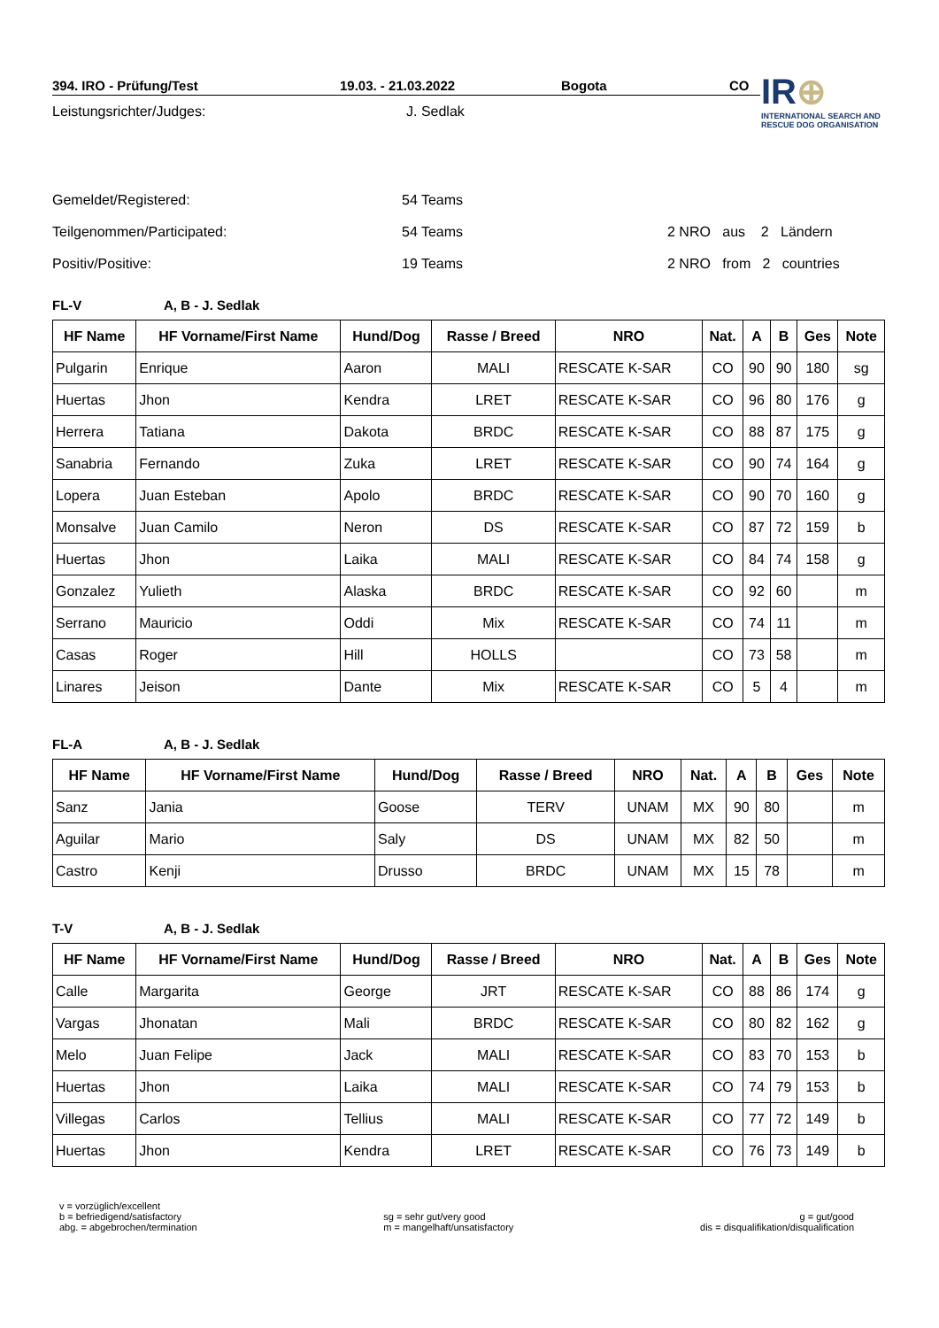IR⊕
INTERNATIONAL SEARCH AND
RESCUE DOG ORGANISATION
394. IRO - Prüfung/Test 19.03. - 21.03.2022 Bogota CO
Leistungsrichter/Judges: J. Sedlak
Gemeldet/Registered: 54 Teams
Teilgenommen/Participated: 54 Teams 2 NRO aus 2 Ländern
Positiv/Positive: 19 Teams 2 NRO from 2 countries
FL-V A, B - J. Sedlak
| HF Name | HF Vorname/First Name | Hund/Dog | Rasse / Breed | NRO | Nat. | A | B | Ges | Note |
| --- | --- | --- | --- | --- | --- | --- | --- | --- | --- |
| Pulgarin | Enrique | Aaron | MALI | RESCATE K-SAR | CO | 90 | 90 | 180 | sg |
| Huertas | Jhon | Kendra | LRET | RESCATE K-SAR | CO | 96 | 80 | 176 | g |
| Herrera | Tatiana | Dakota | BRDC | RESCATE K-SAR | CO | 88 | 87 | 175 | g |
| Sanabria | Fernando | Zuka | LRET | RESCATE K-SAR | CO | 90 | 74 | 164 | g |
| Lopera | Juan Esteban | Apolo | BRDC | RESCATE K-SAR | CO | 90 | 70 | 160 | g |
| Monsalve | Juan Camilo | Neron | DS | RESCATE K-SAR | CO | 87 | 72 | 159 | b |
| Huertas | Jhon | Laika | MALI | RESCATE K-SAR | CO | 84 | 74 | 158 | g |
| Gonzalez | Yulieth | Alaska | BRDC | RESCATE K-SAR | CO | 92 | 60 | | m |
| Serrano | Mauricio | Oddi | Mix | RESCATE K-SAR | CO | 74 | 11 | | m |
| Casas | Roger | Hill | HOLLS | | CO | 73 | 58 | | m |
| Linares | Jeison | Dante | Mix | RESCATE K-SAR | CO | 5 | 4 | | m |
FL-A A, B - J. Sedlak
| HF Name | HF Vorname/First Name | Hund/Dog | Rasse / Breed | NRO | Nat. | A | B | Ges | Note |
| --- | --- | --- | --- | --- | --- | --- | --- | --- | --- |
| Sanz | Jania | Goose | TERV | UNAM | MX | 90 | 80 | | m |
| Aguilar | Mario | Saly | DS | UNAM | MX | 82 | 50 | | m |
| Castro | Kenji | Drusso | BRDC | UNAM | MX | 15 | 78 | | m |
T-V A, B - J. Sedlak
| HF Name | HF Vorname/First Name | Hund/Dog | Rasse / Breed | NRO | Nat. | A | B | Ges | Note |
| --- | --- | --- | --- | --- | --- | --- | --- | --- | --- |
| Calle | Margarita | George | JRT | RESCATE K-SAR | CO | 88 | 86 | 174 | g |
| Vargas | Jhonatan | Mali | BRDC | RESCATE K-SAR | CO | 80 | 82 | 162 | g |
| Melo | Juan Felipe | Jack | MALI | RESCATE K-SAR | CO | 83 | 70 | 153 | b |
| Huertas | Jhon | Laika | MALI | RESCATE K-SAR | CO | 74 | 79 | 153 | b |
| Villegas | Carlos | Tellius | MALI | RESCATE K-SAR | CO | 77 | 72 | 149 | b |
| Huertas | Jhon | Kendra | LRET | RESCATE K-SAR | CO | 76 | 73 | 149 | b |
v = vorzüglich/excellent
b = befriedigend/satisfactory
abg. = abgebrochen/termination
sg = sehr gut/very good
m = mangelhaft/unsatisfactory
g = gut/good
dis = disqualifikation/disqualification